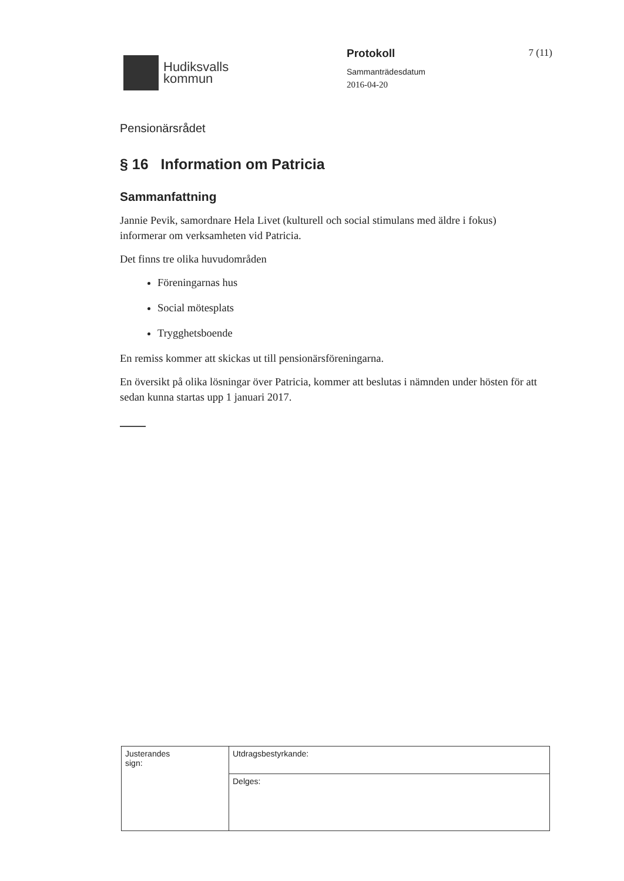Hudiksvalls
kommun
Protokoll
Sammanträdesdatum
2016-04-20
7 (11)
Pensionärsrådet
§ 16 Information om Patricia
Sammanfattning
Jannie Pevik, samordnare Hela Livet (kulturell och social stimulans med äldre i fokus) informerar om verksamheten vid Patricia.
Det finns tre olika huvudområden
Föreningarnas hus
Social mötesplats
Trygghetsboende
En remiss kommer att skickas ut till pensionärsföreningarna.
En översikt på olika lösningar över Patricia, kommer att beslutas i nämnden under hösten för att sedan kunna startas upp 1 januari 2017.
| Justerandes sign: | Utdragsbestyrkande: |
| | Delges: |